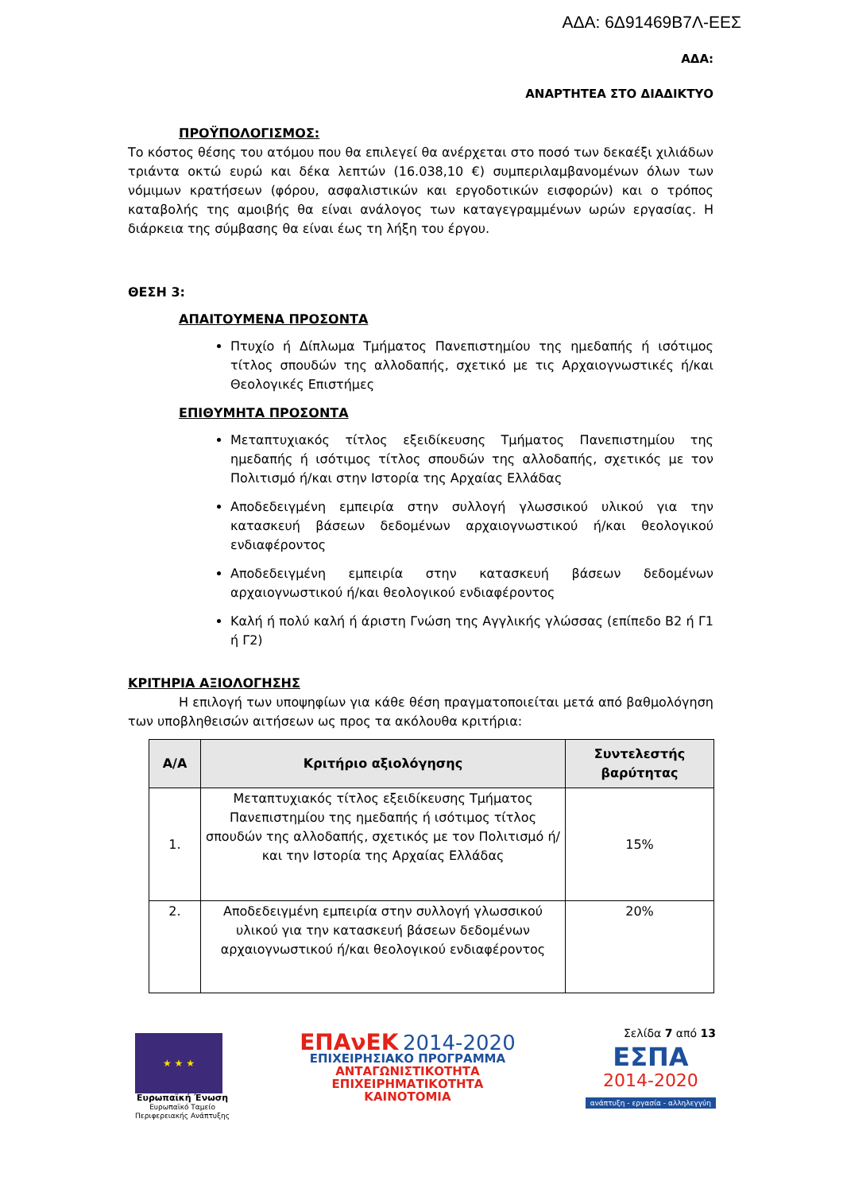ΑΔΑ: 6Δ91469Β7Λ-ΕΕΣ
ΑΔΑ:
ΑΝΑΡΤΗΤΕΑ ΣΤΟ ΔΙΑΔΙΚΤΥΟ
ΠΡΟΫΠΟΛΟΓΙΣΜΟΣ:
Το κόστος θέσης του ατόμου που θα επιλεγεί θα ανέρχεται στο ποσό των δεκαέξι χιλιάδων τριάντα οκτώ ευρώ και δέκα λεπτών (16.038,10 €) συμπεριλαμβανομένων όλων των νόμιμων κρατήσεων (φόρου, ασφαλιστικών και εργοδοτικών εισφορών) και ο τρόπος καταβολής της αμοιβής θα είναι ανάλογος των καταγεγραμμένων ωρών εργασίας. Η διάρκεια της σύμβασης θα είναι έως τη λήξη του έργου.
ΘΕΣΗ 3:
ΑΠΑΙΤΟΥΜΕΝΑ ΠΡΟΣΟΝΤΑ
Πτυχίο ή Δίπλωμα Τμήματος Πανεπιστημίου της ημεδαπής ή ισότιμος τίτλος σπουδών της αλλοδαπής, σχετικό με τις Αρχαιογνωστικές ή/και Θεολογικές Επιστήμες
ΕΠΙΘΥΜΗΤΑ ΠΡΟΣΟΝΤΑ
Μεταπτυχιακός τίτλος εξειδίκευσης Τμήματος Πανεπιστημίου της ημεδαπής ή ισότιμος τίτλος σπουδών της αλλοδαπής, σχετικός με τον Πολιτισμό ή/και στην Ιστορία της Αρχαίας Ελλάδας
Αποδεδειγμένη εμπειρία στην συλλογή γλωσσικού υλικού για την κατασκευή βάσεων δεδομένων αρχαιογνωστικού ή/και θεολογικού ενδιαφέροντος
Αποδεδειγμένη εμπειρία στην κατασκευή βάσεων δεδομένων αρχαιογνωστικού ή/και θεολογικού ενδιαφέροντος
Καλή ή πολύ καλή ή άριστη Γνώση της Αγγλικής γλώσσας (επίπεδο Β2 ή Γ1 ή Γ2)
ΚΡΙΤΗΡΙΑ ΑΞΙΟΛΟΓΗΣΗΣ
Η επιλογή των υποψηφίων για κάθε θέση πραγματοποιείται μετά από βαθμολόγηση των υποβληθεισών αιτήσεων ως προς τα ακόλουθα κριτήρια:
| Α/Α | Κριτήριο αξιολόγησης | Συντελεστής βαρύτητας |
| --- | --- | --- |
| 1. | Μεταπτυχιακός τίτλος εξειδίκευσης Τμήματος Πανεπιστημίου της ημεδαπής ή ισότιμος τίτλος σπουδών της αλλοδαπής, σχετικός με τον Πολιτισμό ή/και την Ιστορία της Αρχαίας Ελλάδας | 15% |
| 2. | Αποδεδειγμένη εμπειρία στην συλλογή γλωσσικού υλικού για την κατασκευή βάσεων δεδομένων αρχαιογνωστικού ή/και θεολογικού ενδιαφέροντος | 20% |
★ ★ ★
Ευρωπαϊκή Ένωση
Ευρωπαϊκό Ταμείο
Περιφερειακής Ανάπτυξης
ΕΠΑνΕΚ 2014-2020
ΕΠΙΧΕΙΡΗΣΙΑΚΟ ΠΡΟΓΡΑΜΜΑ
ΑΝΤΑΓΩΝΙΣΤΙΚΟΤΗΤΑ
ΕΠΙΧΕΙΡΗΜΑΤΙΚΟΤΗΤΑ
ΚΑΙΝΟΤΟΜΙΑ
Σελίδα 7 από 13
ΕΣΠΑ
2014-2020
ανάπτυξη - εργασία - αλληλεγγύη